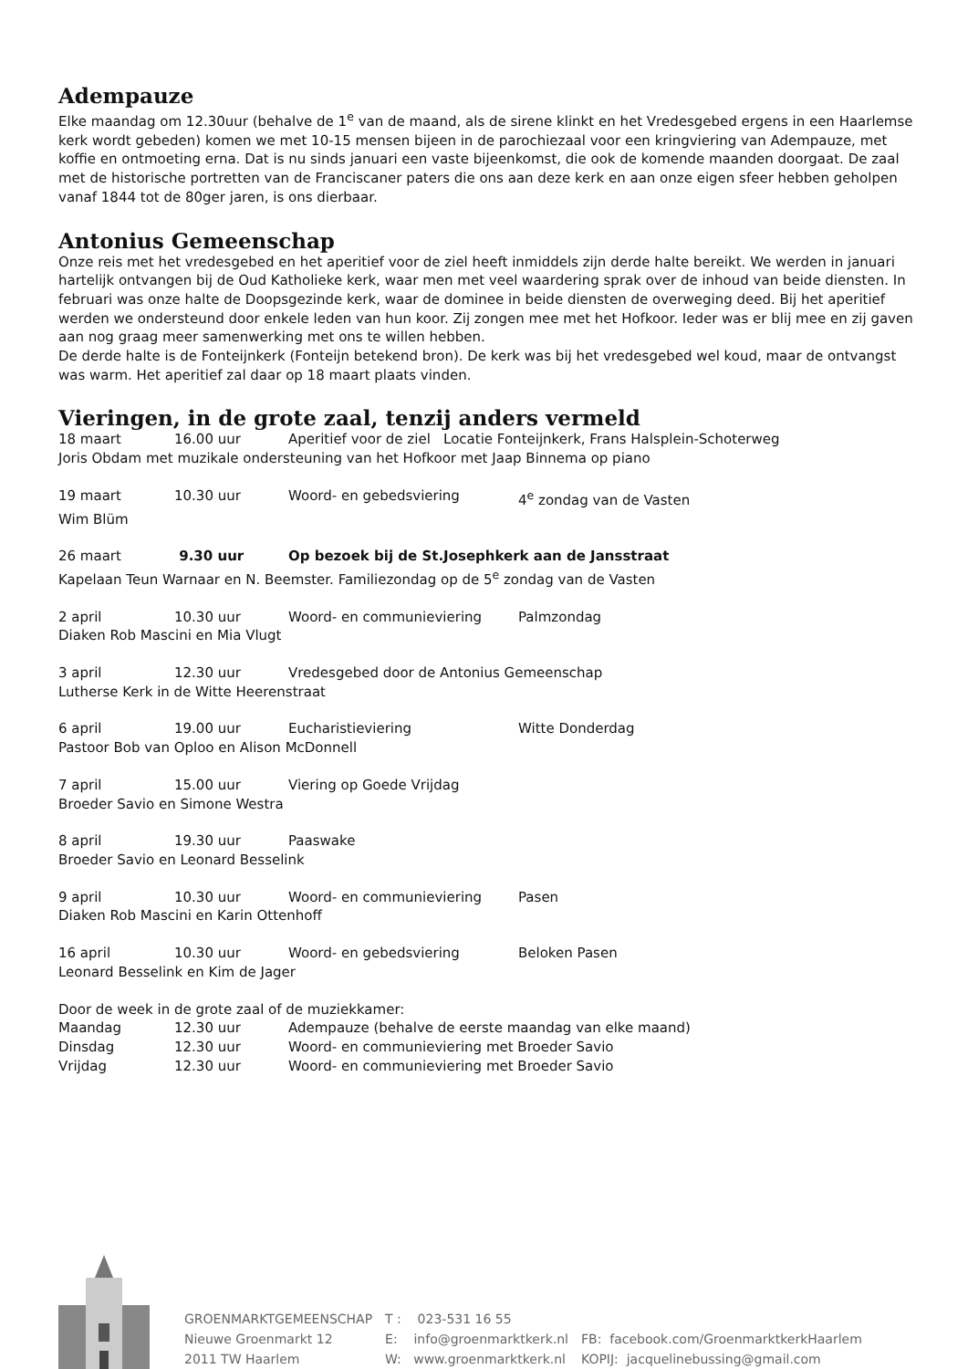Adempauze
Elke maandag om 12.30uur (behalve de 1<sup>e</sup> van de maand, als de sirene klinkt en het Vredesgebed ergens in een Haarlemse kerk wordt gebeden) komen we met 10-15 mensen bijeen in de parochiezaal voor een kringviering van Adempauze, met koffie en ontmoeting erna. Dat is nu sinds januari een vaste bijeenkomst, die ook de komende maanden doorgaat. De zaal met de historische portretten van de Franciscaner paters die ons aan deze kerk en aan onze eigen sfeer hebben geholpen vanaf 1844 tot de 80ger jaren, is ons dierbaar.
Antonius Gemeenschap
Onze reis met het vredesgebed en het aperitief voor de ziel heeft inmiddels zijn derde halte bereikt. We werden in januari hartelijk ontvangen bij de Oud Katholieke kerk, waar men met veel waardering sprak over de inhoud van beide diensten. In februari was onze halte de Doopsgezinde kerk, waar de dominee in beide diensten de overweging deed. Bij het aperitief werden we ondersteund door enkele leden van hun koor. Zij zongen mee met het Hofkoor. Ieder was er blij mee en zij gaven aan nog graag meer samenwerking met ons te willen hebben.
De derde halte is de Fonteijnkerk (Fonteijn betekend bron). De kerk was bij het vredesgebed wel koud, maar de ontvangst was warm. Het aperitief zal daar op 18 maart plaats vinden.
Vieringen, in de grote zaal, tenzij anders vermeld
| 18 maart | 16.00 uur | Aperitief voor de ziel Locatie Fonteijnkerk, Frans Halsplein-Schoterweg | |
| Joris Obdam met muzikale ondersteuning van het Hofkoor met Jaap Binnema op piano | | | |
| 19 maart | 10.30 uur | Woord- en gebedsviering | 4<sup>e</sup> zondag van de Vasten |
| Wim Blüm | | | |
| 26 maart | 9.30 uur | Op bezoek bij de St.Josephkerk aan de Jansstraat | |
| Kapelaan Teun Warnaar en N. Beemster. Familiezondag op de 5<sup>e</sup> zondag van de Vasten | | | |
| 2 april | 10.30 uur | Woord- en communieviering | Palmzondag |
| Diaken Rob Mascini en Mia Vlugt | | | |
| 3 april | 12.30 uur | Vredesgebed door de Antonius Gemeenschap | |
| Lutherse Kerk in de Witte Heerenstraat | | | |
| 6 april | 19.00 uur | Eucharistieviering | Witte Donderdag |
| Pastoor Bob van Oploo en Alison McDonnell | | | |
| 7 april | 15.00 uur | Viering op Goede Vrijdag | |
| Broeder Savio en Simone Westra | | | |
| 8 april | 19.30 uur | Paaswake | |
| Broeder Savio en Leonard Besselink | | | |
| 9 april | 10.30 uur | Woord- en communieviering | Pasen |
| Diaken Rob Mascini en Karin Ottenhoff | | | |
| 16 april | 10.30 uur | Woord- en gebedsviering | Beloken Pasen |
| Leonard Besselink en Kim de Jager | | | |
| Door de week in de grote zaal of de muziekkamer: | | | |
| Maandag | 12.30 uur | Adempauze (behalve de eerste maandag van elke maand) | |
| Dinsdag | 12.30 uur | Woord- en communieviering met Broeder Savio | |
| Vrijdag | 12.30 uur | Woord- en communieviering met Broeder Savio | |
| GROENMARKTGEMEENSCHAP | T : 023-531 16 55 | |
| Nieuwe Groenmarkt 12 | E: info@groenmarktkerk.nl | FB: facebook.com/GroenmarktkerkHaarlem |
| 2011 TW Haarlem | W: www.groenmarktkerk.nl | KOPIJ: jacquelinebussing@gmail.com |